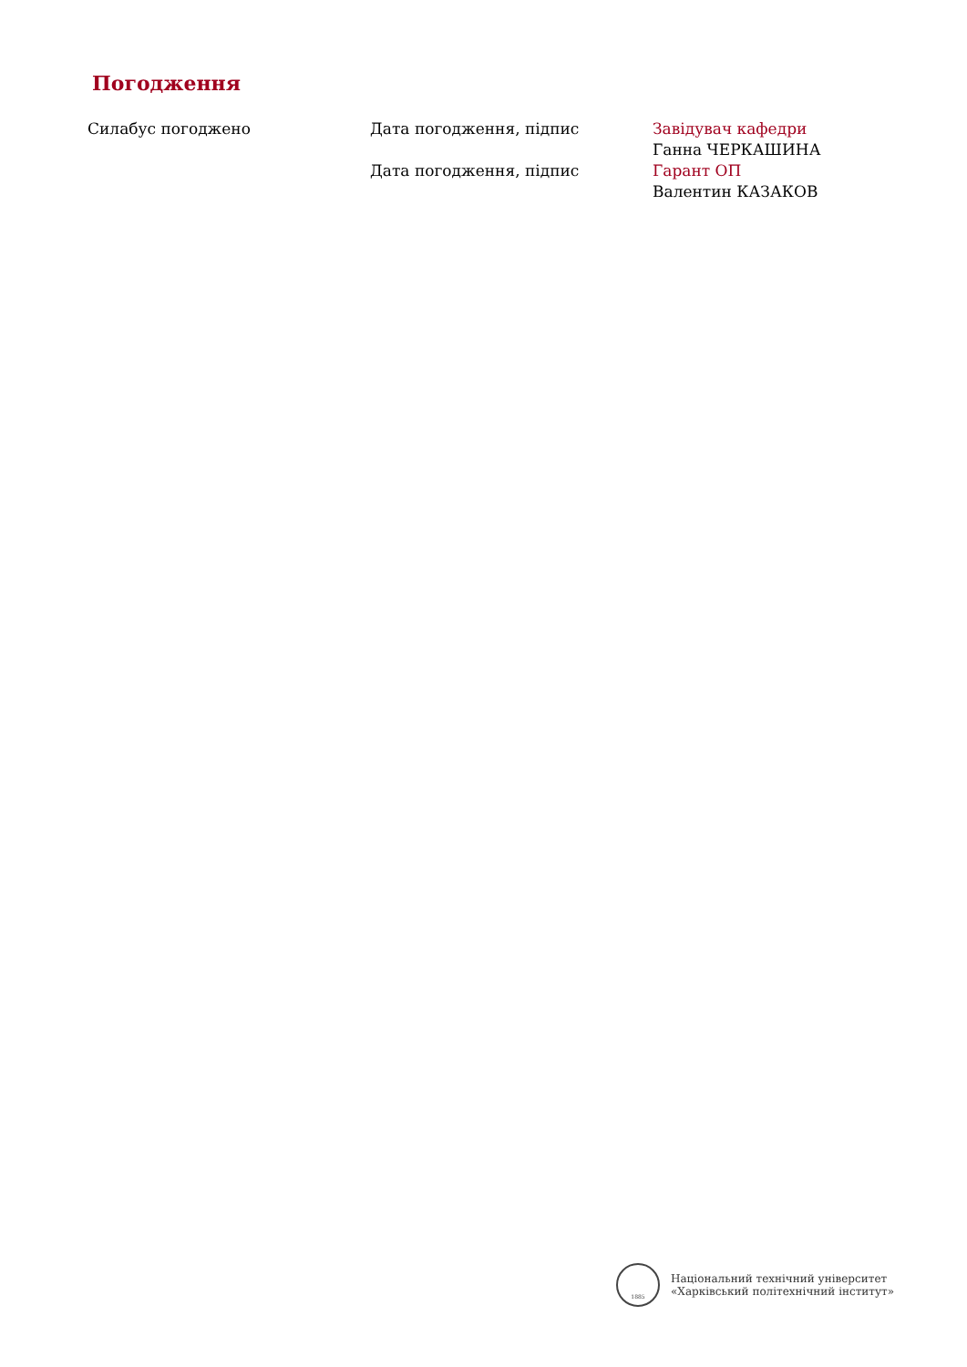Погодження
Силабус погоджено Дата погодження, підпис
Дата погодження, підпис
Завідувач кафедри
Ганна ЧЕРКАШИНА
Гарант ОП
Валентин КАЗАКОВ
1885
Національний технічний університет
«Харківський політехнічний інститут»